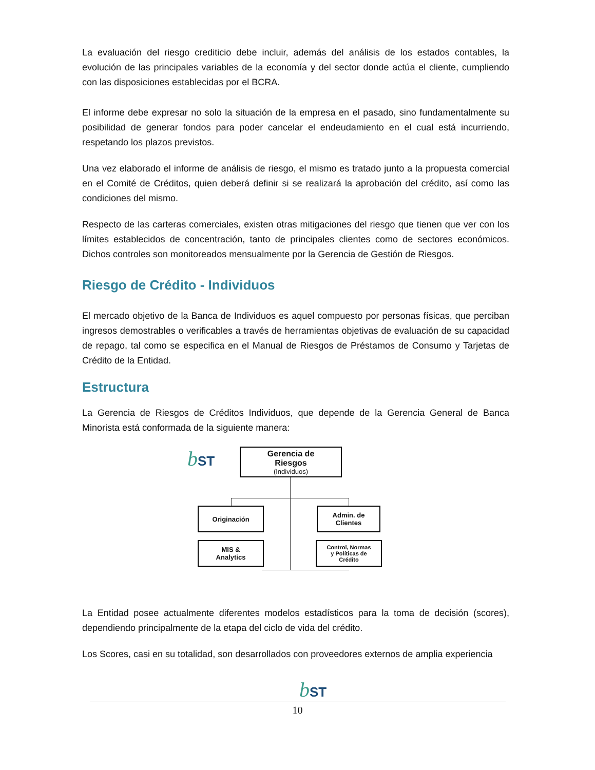La evaluación del riesgo crediticio debe incluir, además del análisis de los estados contables, la evolución de las principales variables de la economía y del sector donde actúa el cliente, cumpliendo con las disposiciones establecidas por el BCRA.
El informe debe expresar no solo la situación de la empresa en el pasado, sino fundamentalmente su posibilidad de generar fondos para poder cancelar el endeudamiento en el cual está incurriendo, respetando los plazos previstos.
Una vez elaborado el informe de análisis de riesgo, el mismo es tratado junto a la propuesta comercial en el Comité de Créditos, quien deberá definir si se realizará la aprobación del crédito, así como las condiciones del mismo.
Respecto de las carteras comerciales, existen otras mitigaciones del riesgo que tienen que ver con los límites establecidos de concentración, tanto de principales clientes como de sectores económicos. Dichos controles son monitoreados mensualmente por la Gerencia de Gestión de Riesgos.
Riesgo de Crédito - Individuos
El mercado objetivo de la Banca de Individuos es aquel compuesto por personas físicas, que perciban ingresos demostrables o verificables a través de herramientas objetivas de evaluación de su capacidad de repago, tal como se especifica en el Manual de Riesgos de Préstamos de Consumo y Tarjetas de Crédito de la Entidad.
Estructura
La Gerencia de Riesgos de Créditos Individuos, que depende de la Gerencia General de Banca Minorista está conformada de la siguiente manera:
bST
Gerencia de
Riesgos
(Individuos)
Originación
Admin. de
Clientes
MIS &
Analytics
Control, Normas
y Políticas de
Crédito
La Entidad posee actualmente diferentes modelos estadísticos para la toma de decisión (scores), dependiendo principalmente de la etapa del ciclo de vida del crédito.
Los Scores, casi en su totalidad, son desarrollados con proveedores externos de amplia experiencia
bST
10